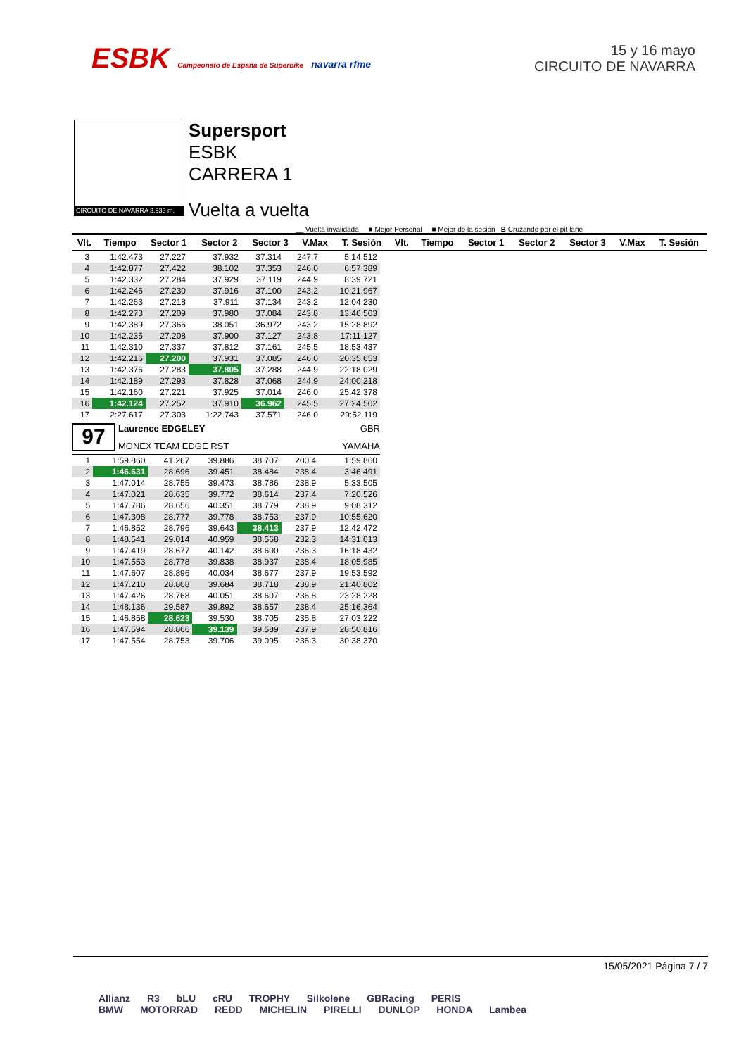ESBK Campeonato de España de Superbike navarra rfme
15 y 16 mayo
CIRCUITO DE NAVARRA
CIRCUITO DE NAVARRA 3.933 m.
Supersport
ESBK
CARRERA 1
Vuelta a vuelta
__ Vuelta invalidada ■ Mejor Personal ■ Mejor de la sesión B Cruzando por el pit lane
| Vlt. | Tiempo | Sector 1 | Sector 2 | Sector 3 | V.Max | T. Sesión | Vlt. | Tiempo | Sector 1 | Sector 2 | Sector 3 | V.Max | T. Sesión |
| --- | --- | --- | --- | --- | --- | --- | --- | --- | --- | --- | --- | --- | --- |
| 3 | 1:42.473 | 27.227 | 37.932 | 37.314 | 247.7 | 5:14.512 |
| 4 | 1:42.877 | 27.422 | 38.102 | 37.353 | 246.0 | 6:57.389 |
| 5 | 1:42.332 | 27.284 | 37.929 | 37.119 | 244.9 | 8:39.721 |
| 6 | 1:42.246 | 27.230 | 37.916 | 37.100 | 243.2 | 10:21.967 |
| 7 | 1:42.263 | 27.218 | 37.911 | 37.134 | 243.2 | 12:04.230 |
| 8 | 1:42.273 | 27.209 | 37.980 | 37.084 | 243.8 | 13:46.503 |
| 9 | 1:42.389 | 27.366 | 38.051 | 36.972 | 243.2 | 15:28.892 |
| 10 | 1:42.235 | 27.208 | 37.900 | 37.127 | 243.8 | 17:11.127 |
| 11 | 1:42.310 | 27.337 | 37.812 | 37.161 | 245.5 | 18:53.437 |
| 12 | 1:42.216 | 27.200 | 37.931 | 37.085 | 246.0 | 20:35.653 |
| 13 | 1:42.376 | 27.283 | 37.805 | 37.288 | 244.9 | 22:18.029 |
| 14 | 1:42.189 | 27.293 | 37.828 | 37.068 | 244.9 | 24:00.218 |
| 15 | 1:42.160 | 27.221 | 37.925 | 37.014 | 246.0 | 25:42.378 |
| 16 | 1:42.124 | 27.252 | 37.910 | 36.962 | 245.5 | 27:24.502 |
| 17 | 2:27.617 | 27.303 | 1:22.743 | 37.571 | 246.0 | 29:52.119 |
97
Laurence EDGELEY GBR
MONEX TEAM EDGE RST YAMAHA
| 1 | 1:59.860 | 41.267 | 39.886 | 38.707 | 200.4 | 1:59.860 |
| 2 | 1:46.631 | 28.696 | 39.451 | 38.484 | 238.4 | 3:46.491 |
| 3 | 1:47.014 | 28.755 | 39.473 | 38.786 | 238.9 | 5:33.505 |
| 4 | 1:47.021 | 28.635 | 39.772 | 38.614 | 237.4 | 7:20.526 |
| 5 | 1:47.786 | 28.656 | 40.351 | 38.779 | 238.9 | 9:08.312 |
| 6 | 1:47.308 | 28.777 | 39.778 | 38.753 | 237.9 | 10:55.620 |
| 7 | 1:46.852 | 28.796 | 39.643 | 38.413 | 237.9 | 12:42.472 |
| 8 | 1:48.541 | 29.014 | 40.959 | 38.568 | 232.3 | 14:31.013 |
| 9 | 1:47.419 | 28.677 | 40.142 | 38.600 | 236.3 | 16:18.432 |
| 10 | 1:47.553 | 28.778 | 39.838 | 38.937 | 238.4 | 18:05.985 |
| 11 | 1:47.607 | 28.896 | 40.034 | 38.677 | 237.9 | 19:53.592 |
| 12 | 1:47.210 | 28.808 | 39.684 | 38.718 | 238.9 | 21:40.802 |
| 13 | 1:47.426 | 28.768 | 40.051 | 38.607 | 236.8 | 23:28.228 |
| 14 | 1:48.136 | 29.587 | 39.892 | 38.657 | 238.4 | 25:16.364 |
| 15 | 1:46.858 | 28.623 | 39.530 | 38.705 | 235.8 | 27:03.222 |
| 16 | 1:47.594 | 28.866 | 39.139 | 39.589 | 237.9 | 28:50.816 |
| 17 | 1:47.554 | 28.753 | 39.706 | 39.095 | 236.3 | 30:38.370 |
15/05/2021 Página 7 / 7
Allianz R3 bLU cRU TROPHY Silkolene GBRacing PERIS
BMW MOTORRAD REDD MICHELIN PIRELLI DUNLOP HONDA Lambea